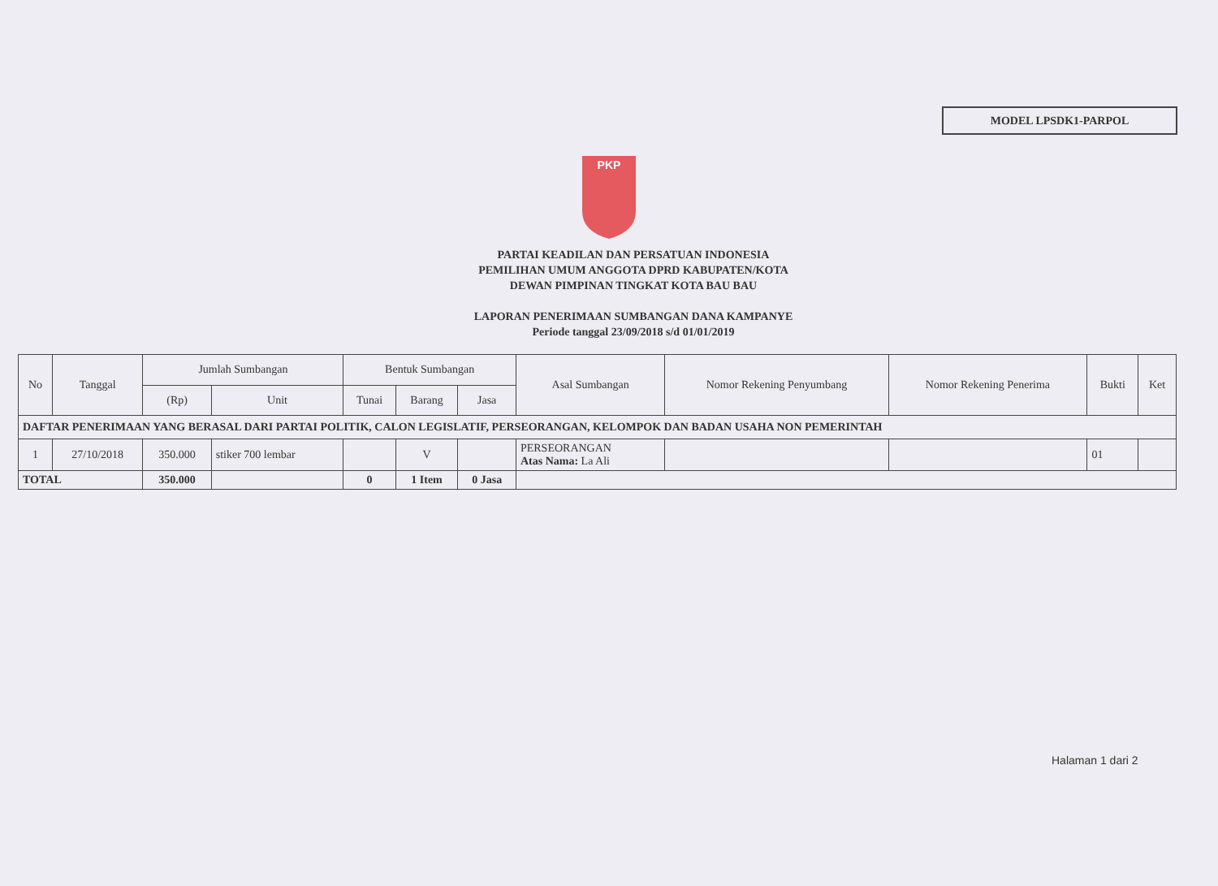MODEL LPSDK1-PARPOL
PKP
PARTAI KEADILAN DAN PERSATUAN INDONESIA
PEMILIHAN UMUM ANGGOTA DPRD KABUPATEN/KOTA
DEWAN PIMPINAN TINGKAT KOTA BAU BAU
LAPORAN PENERIMAAN SUMBANGAN DANA KAMPANYE
Periode tanggal 23/09/2018 s/d 01/01/2019
| No | Tanggal | Jumlah Sumbangan | | Bentuk Sumbangan | | | Asal Sumbangan | Nomor Rekening Penyumbang | Nomor Rekening Penerima | Bukti | Ket |
| --- | --- | --- | --- | --- | --- | --- | --- | --- | --- | --- | --- |
| | | (Rp) | Unit | Tunai | Barang | Jasa | | | | | |
| DAFTAR PENERIMAAN YANG BERASAL DARI PARTAI POLITIK, CALON LEGISLATIF, PERSEORANGAN, KELOMPOK DAN BADAN USAHA NON PEMERINTAH | | | | | | | | | | | |
| 1 | 27/10/2018 | 350.000 | stiker 700 lembar | | V | | PERSEORANGAN Atas Nama: La Ali | | | 01 | |
| TOTAL | | 350.000 | | 0 | 1 Item | 0 Jasa | | | | | |
Halaman 1 dari 2